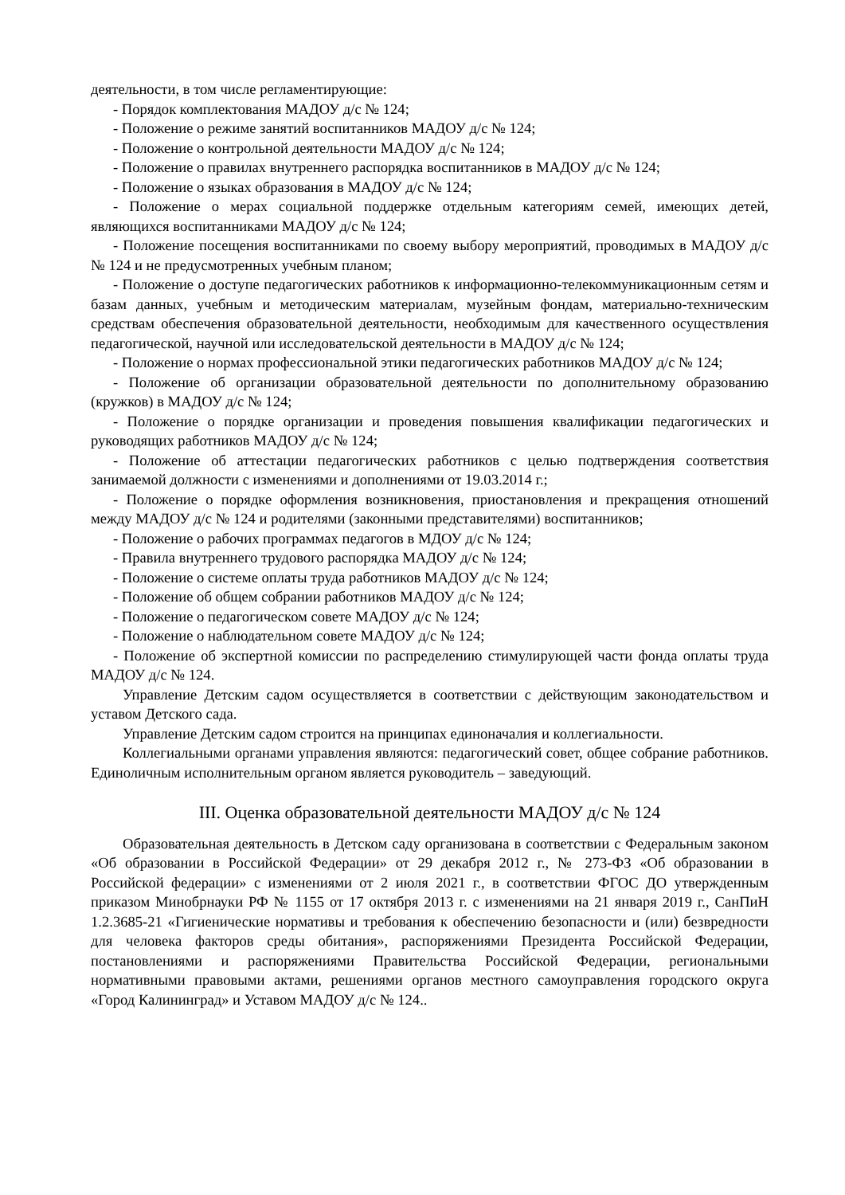деятельности, в том числе регламентирующие:
- Порядок комплектования МАДОУ д/с № 124;
- Положение о режиме занятий воспитанников МАДОУ д/с № 124;
- Положение о контрольной деятельности МАДОУ д/с № 124;
- Положение о правилах внутреннего распорядка воспитанников в МАДОУ д/с № 124;
- Положение о языках образования в МАДОУ д/с № 124;
- Положение о мерах социальной поддержке отдельным категориям семей, имеющих детей, являющихся воспитанниками МАДОУ д/с № 124;
- Положение посещения воспитанниками по своему выбору мероприятий, проводимых в МАДОУ д/с № 124 и не предусмотренных учебным планом;
- Положение о доступе педагогических работников к информационно-телекоммуникационным сетям и базам данных, учебным и методическим материалам, музейным фондам, материально-техническим средствам обеспечения образовательной деятельности, необходимым для качественного осуществления педагогической, научной или исследовательской деятельности в МАДОУ д/с № 124;
- Положение о нормах профессиональной этики педагогических работников МАДОУ д/с № 124;
- Положение об организации образовательной деятельности по дополнительному образованию (кружков) в МАДОУ д/с № 124;
- Положение о порядке организации и проведения повышения квалификации педагогических и руководящих работников МАДОУ д/с № 124;
- Положение об аттестации педагогических работников с целью подтверждения соответствия занимаемой должности с изменениями и дополнениями от 19.03.2014 г.;
- Положение о порядке оформления возникновения, приостановления и прекращения отношений между МАДОУ д/с № 124 и родителями (законными представителями) воспитанников;
- Положение о рабочих программах педагогов в МДОУ д/с № 124;
- Правила внутреннего трудового распорядка МАДОУ д/с № 124;
- Положение о системе оплаты труда работников МАДОУ д/с № 124;
- Положение об общем собрании работников МАДОУ д/с № 124;
- Положение о педагогическом совете МАДОУ д/с № 124;
- Положение о наблюдательном совете МАДОУ д/с № 124;
- Положение об экспертной комиссии по распределению стимулирующей части фонда оплаты труда МАДОУ д/с № 124.
Управление Детским садом осуществляется в соответствии с действующим законодательством и уставом Детского сада.
Управление Детским садом строится на принципах единоначалия и коллегиальности.
Коллегиальными органами управления являются: педагогический совет, общее собрание работников. Единоличным исполнительным органом является руководитель – заведующий.
III. Оценка образовательной деятельности МАДОУ д/с № 124
Образовательная деятельность в Детском саду организована в соответствии с Федеральным законом «Об образовании в Российской Федерации» от 29 декабря 2012 г., № 273-ФЗ «Об образовании в Российской федерации» с изменениями от 2 июля 2021 г., в соответствии ФГОС ДО утвержденным приказом Минобрнауки РФ № 1155 от 17 октября 2013 г. с изменениями на 21 января 2019 г., СанПиН 1.2.3685-21 «Гигиенические нормативы и требования к обеспечению безопасности и (или) безвредности для человека факторов среды обитания», распоряжениями Президента Российской Федерации, постановлениями и распоряжениями Правительства Российской Федерации, региональными нормативными правовыми актами, решениями органов местного самоуправления городского округа «Город Калининград» и Уставом МАДОУ д/с № 124..